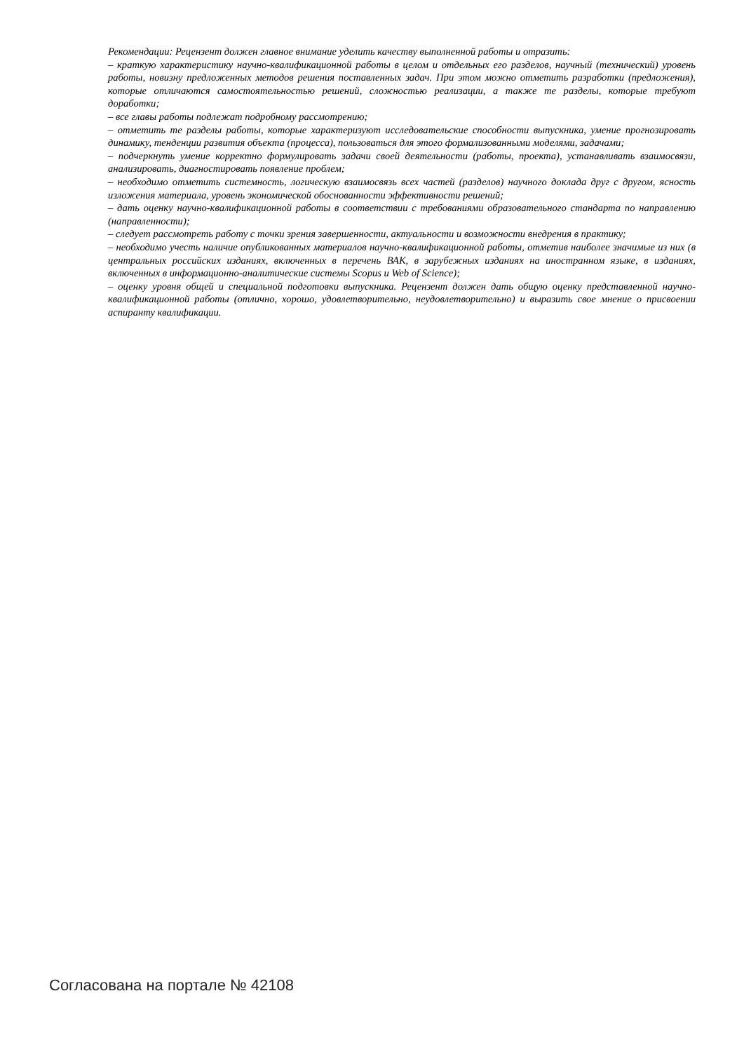Рекомендации: Рецензент должен главное внимание уделить качеству выполненной работы и отразить:
– краткую характеристику научно-квалификационной работы в целом и отдельных его разделов, научный (технический) уровень работы, новизну предложенных методов решения поставленных задач. При этом можно отметить разработки (предложения), которые отличаются самостоятельностью решений, сложностью реализации, а также те разделы, которые требуют доработки;
– все главы работы подлежат подробному рассмотрению;
– отметить те разделы работы, которые характеризуют исследовательские способности выпускника, умение прогнозировать динамику, тенденции развития объекта (процесса), пользоваться для этого формализованными моделями, задачами;
– подчеркнуть умение корректно формулировать задачи своей деятельности (работы, проекта), устанавливать взаимосвязи, анализировать, диагностировать появление проблем;
– необходимо отметить системность, логическую взаимосвязь всех частей (разделов) научного доклада друг с другом, ясность изложения материала, уровень экономической обоснованности эффективности решений;
– дать оценку научно-квалификационной работы в соответствии с требованиями образовательного стандарта по направлению (направленности);
– следует рассмотреть работу с точки зрения завершенности, актуальности и возможности внедрения в практику;
– необходимо учесть наличие опубликованных материалов научно-квалификационной работы, отметив наиболее значимые из них (в центральных российских изданиях, включенных в перечень ВАК, в зарубежных изданиях на иностранном языке, в изданиях, включенных в информационно-аналитические системы Scopus и Web of Science);
– оценку уровня общей и специальной подготовки выпускника. Рецензент должен дать общую оценку представленной научно-квалификационной работы (отлично, хорошо, удовлетворительно, неудовлетворительно) и выразить свое мнение о присвоении аспиранту квалификации.
Согласована на портале № 42108